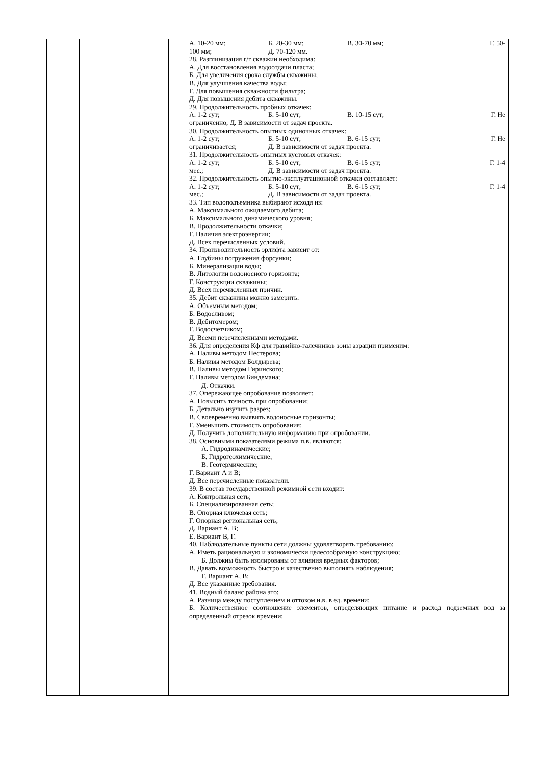| | | А. 10-20 мм; Б. 20-30 мм; В. 30-70 мм; Г. 50- 100 мм; Д. 70-120 мм. 28. Разглинизация г/г скважин необходима: А. Для восстановления водоотдачи пласта; Б. Для увеличения срока службы скважины; В. Для улучшения качества воды; Г. Для повышения скважности фильтра; Д. Для повышения дебита скважины. 29. Продолжительность пробных откачек: А. 1-2 сут; Б. 5-10 сут; В. 10-15 сут; Г. Не ограниченно; Д. В зависимости от задач проекта. 30. Продолжительность опытных одиночных откачек: А. 1-2 сут; Б. 5-10 сут; В. 6-15 сут; Г. Не ограничивается; Д. В зависимости от задач проекта. 31. Продолжительность опытных кустовых откачек: А. 1-2 сут; Б. 5-10 сут; В. 6-15 сут; Г. 1-4 мес.; Д. В зависимости от задач проекта. 32. Продолжительность опытно-эксплуатационной откачки составляет: А. 1-2 сут; Б. 5-10 сут; В. 6-15 сут; Г. 1-4 мес.; Д. В зависимости от задач проекта. 33. Тип водоподъемника выбирают исходя из: А. Максимального ожидаемого дебита; Б. Максимального динамического уровня; В. Продолжительности откачки; Г. Наличия электроэнергии; Д. Всех перечисленных условий. 34. Производительность эрлифта зависит от: А. Глубины погружения форсунки; Б. Минерализации воды; В. Литологии водоносного горизонта; Г. Конструкции скважины; Д. Всех перечисленных причин. 35. Дебит скважины можно замерить: А. Объемным методом; Б. Водосливом; В. Дебитомером; Г. Водосчетчиком; Д. Всеми перечисленными методами. 36. Для определения Кф для гравийно-галечников зоны аэрации применим: А. Наливы методом Нестерова; Б. Наливы методом Болдырева; В. Наливы методом Гиринского; Г. Наливы методом Биндемана; Д. Откачки. 37. Опережающее опробование позволяет: А. Повысить точность при опробовании; Б. Детально изучить разрез; В. Своевременно выявить водоносные горизонты; Г. Уменьшить стоимость опробования; Д. Получить дополнительную информацию при опробовании. 38. Основными показателями режима п.в. являются: А. Гидродинамические; Б. Гидрогеохимические; В. Геотермические; Г. Вариант А и В; Д. Все перечисленные показатели. 39. В состав государственной режимной сети входит: А. Контрольная сеть; Б. Специализированная сеть; В. Опорная ключевая сеть; Г. Опорная региональная сеть; Д. Вариант А, В; Е. Вариант В, Г. 40. Наблюдательные пункты сети должны удовлетворять требованию: А. Иметь рациональную и экономически целесообразную конструкцию; Б. Должны быть изолированы от влияния вредных факторов; В. Давать возможность быстро и качественно выполнять наблюдения; Г. Вариант А, В; Д. Все указанные требования. 41. Водный баланс района это: А. Разница между поступлением и оттоком н.в. в ед. времени; Б. Количественное соотношение элементов, определяющих питание и расход подземных вод за определенный отрезок времени; |